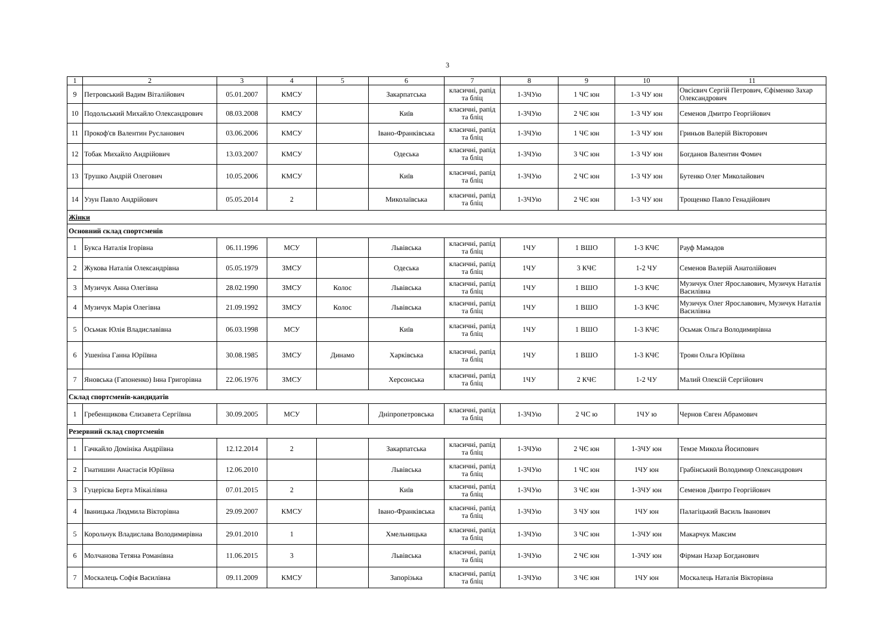3
| 1 | 2 | 3 | 4 | 5 | 6 | 7 | 8 | 9 | 10 | 11 |
| 9 | Петровський Вадим Віталійович | 05.01.2007 | КМСУ | | Закарпатська | класичні, рапід та бліц | 1-3ЧУю | 1 ЧС юн | 1-3 ЧУ юн | Овсієвич Сергій Петрович, Єфіменко Захар Олександрович |
| 10 | Подольський Михайло Олександрович | 08.03.2008 | КМСУ | | Київ | класичні, рапід та бліц | 1-3ЧУю | 2 ЧЄ юн | 1-3 ЧУ юн | Семенов Дмитро Георгійович |
| 11 | Прокоф'єв Валентин Русланович | 03.06.2006 | КМСУ | | Івано-Франківська | класичні, рапід та бліц | 1-3ЧУю | 1 ЧЄ юн | 1-3 ЧУ юн | Гриньов Валерій Вікторович |
| 12 | Тобак Михайло Андрійович | 13.03.2007 | КМСУ | | Одеська | класичні, рапід та бліц | 1-3ЧУю | 3 ЧС юн | 1-3 ЧУ юн | Богданов Валентин Фомич |
| 13 | Трушко Андрій Олегович | 10.05.2006 | КМСУ | | Київ | класичні, рапід та бліц | 1-3ЧУю | 2 ЧС юн | 1-3 ЧУ юн | Бутенко Олег Миколайович |
| 14 | Узун Павло Андрійович | 05.05.2014 | 2 | | Миколаївська | класичні, рапід та бліц | 1-3ЧУю | 2 ЧЄ юн | 1-3 ЧУ юн | Трощенко Павло Генадійович |
| Жінки | | | | | | | | | | |
| Основний склад спортсменів | | | | | | | | | | |
| 1 | Букса Наталія Ігорівна | 06.11.1996 | МСУ | | Львівська | класичні, рапід та бліц | 1ЧУ | 1 ВШО | 1-3 КЧЄ | Рауф Мамадов |
| 2 | Жукова Наталія Олександрівна | 05.05.1979 | ЗМСУ | | Одеська | класичні, рапід та бліц | 1ЧУ | 3 КЧЄ | 1-2 ЧУ | Семенов Валерій Анатолійович |
| 3 | Музичук Анна Олегівна | 28.02.1990 | ЗМСУ | Колос | Львівська | класичні, рапід та бліц | 1ЧУ | 1 ВШО | 1-3 КЧЄ | Музичук Олег Ярославович, Музичук Наталія Василівна |
| 4 | Музичук Марія Олегівна | 21.09.1992 | ЗМСУ | Колос | Львівська | класичні, рапід та бліц | 1ЧУ | 1 ВШО | 1-3 КЧЄ | Музичук Олег Ярославович, Музичук Наталія Василівна |
| 5 | Осьмак Юлія Владиславівна | 06.03.1998 | МСУ | | Київ | класичні, рапід та бліц | 1ЧУ | 1 ВШО | 1-3 КЧЄ | Осьмак Ольга Володимирівна |
| 6 | Ушеніна Ганна Юріївна | 30.08.1985 | ЗМСУ | Динамо | Харківська | класичні, рапід та бліц | 1ЧУ | 1 ВШО | 1-3 КЧЄ | Троян Ольга Юріївна |
| 7 | Яновська (Гапоненко) Інна Григорівна | 22.06.1976 | ЗМСУ | | Херсонська | класичні, рапід та бліц | 1ЧУ | 2 КЧЄ | 1-2 ЧУ | Малий Олексій Сергійович |
| Склад спортсменів-кандидатів | | | | | | | | | | |
| 1 | Гребенщикова Єлизавета Сергіївна | 30.09.2005 | МСУ | | Дніпропетровська | класичні, рапід та бліц | 1-3ЧУю | 2 ЧС ю | 1ЧУ ю | Чернов Євген Абрамович |
| Резервний склад спортсменів | | | | | | | | | | |
| 1 | Гачкайло Домініка Андріївна | 12.12.2014 | 2 | | Закарпатська | класичні, рапід та бліц | 1-3ЧУю | 2 ЧЄ юн | 1-3ЧУ юн | Темзе Микола Йосипович |
| 2 | Гнатишин Анастасія Юріївна | 12.06.2010 | | | Львівська | класичні, рапід та бліц | 1-3ЧУю | 1 ЧС юн | 1ЧУ юн | Грабінський Володимир Олександрович |
| 3 | Гуцерієва Берта Мікаілівна | 07.01.2015 | 2 | | Київ | класичні, рапід та бліц | 1-3ЧУю | 3 ЧЄ юн | 1-3ЧУ юн | Семенов Дмитро Георгійович |
| 4 | Іваницька Людмила Вікторівна | 29.09.2007 | КМСУ | | Івано-Франківська | класичні, рапід та бліц | 1-3ЧУю | 3 ЧУ юн | 1ЧУ юн | Палагіцький Василь Іванович |
| 5 | Корольчук Владислава Володимирівна | 29.01.2010 | 1 | | Хмельницька | класичні, рапід та бліц | 1-3ЧУю | 3 ЧС юн | 1-3ЧУ юн | Макарчук Максим |
| 6 | Молчанова Тетяна Романівна | 11.06.2015 | 3 | | Львівська | класичні, рапід та бліц | 1-3ЧУю | 2 ЧЄ юн | 1-3ЧУ юн | Фірман Назар Богданович |
| 7 | Москалець Софія Василівна | 09.11.2009 | КМСУ | | Запорізька | класичні, рапід та бліц | 1-3ЧУю | 3 ЧЄ юн | 1ЧУ юн | Москалець Наталія Вікторівна |